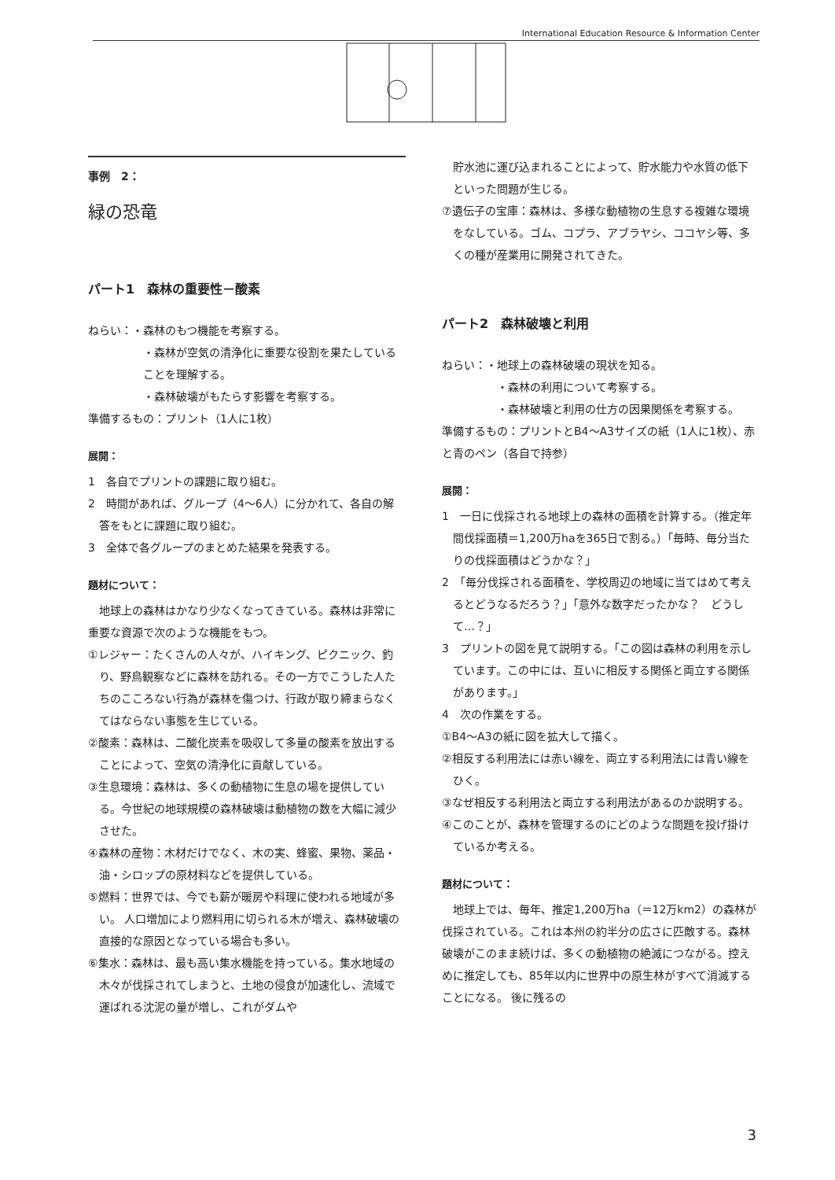International Education Resource & Information Center
事例　2：
緑の恐竜
パート1　森林の重要性－酸素
ねらい：・森林のもつ機能を考察する。
・森林が空気の清浄化に重要な役割を果たしていることを理解する。
・森林破壊がもたらす影響を考察する。
準備するもの：プリント（1人に1枚）
展開：
1　各自でプリントの課題に取り組む。
2　時間があれば、グループ（4～6人）に分かれて、各自の解答をもとに課題に取り組む。
3　全体で各グループのまとめた結果を発表する。
題材について：
　地球上の森林はかなり少なくなってきている。森林は非常に重要な資源で次のような機能をもつ。
①レジャー：たくさんの人々が、ハイキング、ピクニック、釣り、野鳥観察などに森林を訪れる。その一方でこうした人たちのこころない行為が森林を傷つけ、行政が取り締まらなくてはならない事態を生じている。
②酸素：森林は、二酸化炭素を吸収して多量の酸素を放出することによって、空気の清浄化に貢献している。
③生息環境：森林は、多くの動植物に生息の場を提供している。今世紀の地球規模の森林破壊は動植物の数を大幅に減少させた。
④森林の産物：木材だけでなく、木の実、蜂蜜、果物、薬品・油・シロップの原材料などを提供している。
⑤燃料：世界では、今でも薪が暖房や料理に使われる地域が多い。 人口増加により燃料用に切られる木が増え、森林破壊の直接的な原因となっている場合も多い。
⑥集水：森林は、最も高い集水機能を持っている。集水地域の木々が伐採されてしまうと、土地の侵食が加速化し、流域で運ばれる沈泥の量が増し、これがダムや
　貯水池に運び込まれることによって、貯水能力や水質の低下といった問題が生じる。
⑦遺伝子の宝庫：森林は、多様な動植物の生息する複雑な環境をなしている。ゴム、コプラ、アブラヤシ、ココヤシ等、多くの種が産業用に開発されてきた。
パート2　森林破壊と利用
ねらい：・地球上の森林破壊の現状を知る。
・森林の利用について考察する。
・森林破壊と利用の仕方の因果関係を考察する。
準備するもの：プリントとB4～A3サイズの紙（1人に1枚）、赤と青のペン（各自で持参）
展開：
1　一日に伐採される地球上の森林の面積を計算する。（推定年間伐採面積＝1,200万haを365日で割る。）「毎時、毎分当たりの伐採面積はどうかな？」
2　「毎分伐採される面積を、学校周辺の地域に当てはめて考えるとどうなるだろう？」「意外な数字だったかな？　どうして…？」
3　プリントの図を見て説明する。「この図は森林の利用を示しています。この中には、互いに相反する関係と両立する関係があります。」
4　次の作業をする。
①B4～A3の紙に図を拡大して描く。
②相反する利用法には赤い線を、両立する利用法には青い線をひく。
③なぜ相反する利用法と両立する利用法があるのか説明する。
④このことが、森林を管理するのにどのような問題を投げ掛けているか考える。
題材について：
　地球上では、毎年、推定1,200万ha（＝12万km2）の森林が伐採されている。これは本州の約半分の広さに匹敵する。森林破壊がこのまま続けば、多くの動植物の絶滅につながる。控えめに推定しても、85年以内に世界中の原生林がすべて消滅することになる。 後に残るの
3